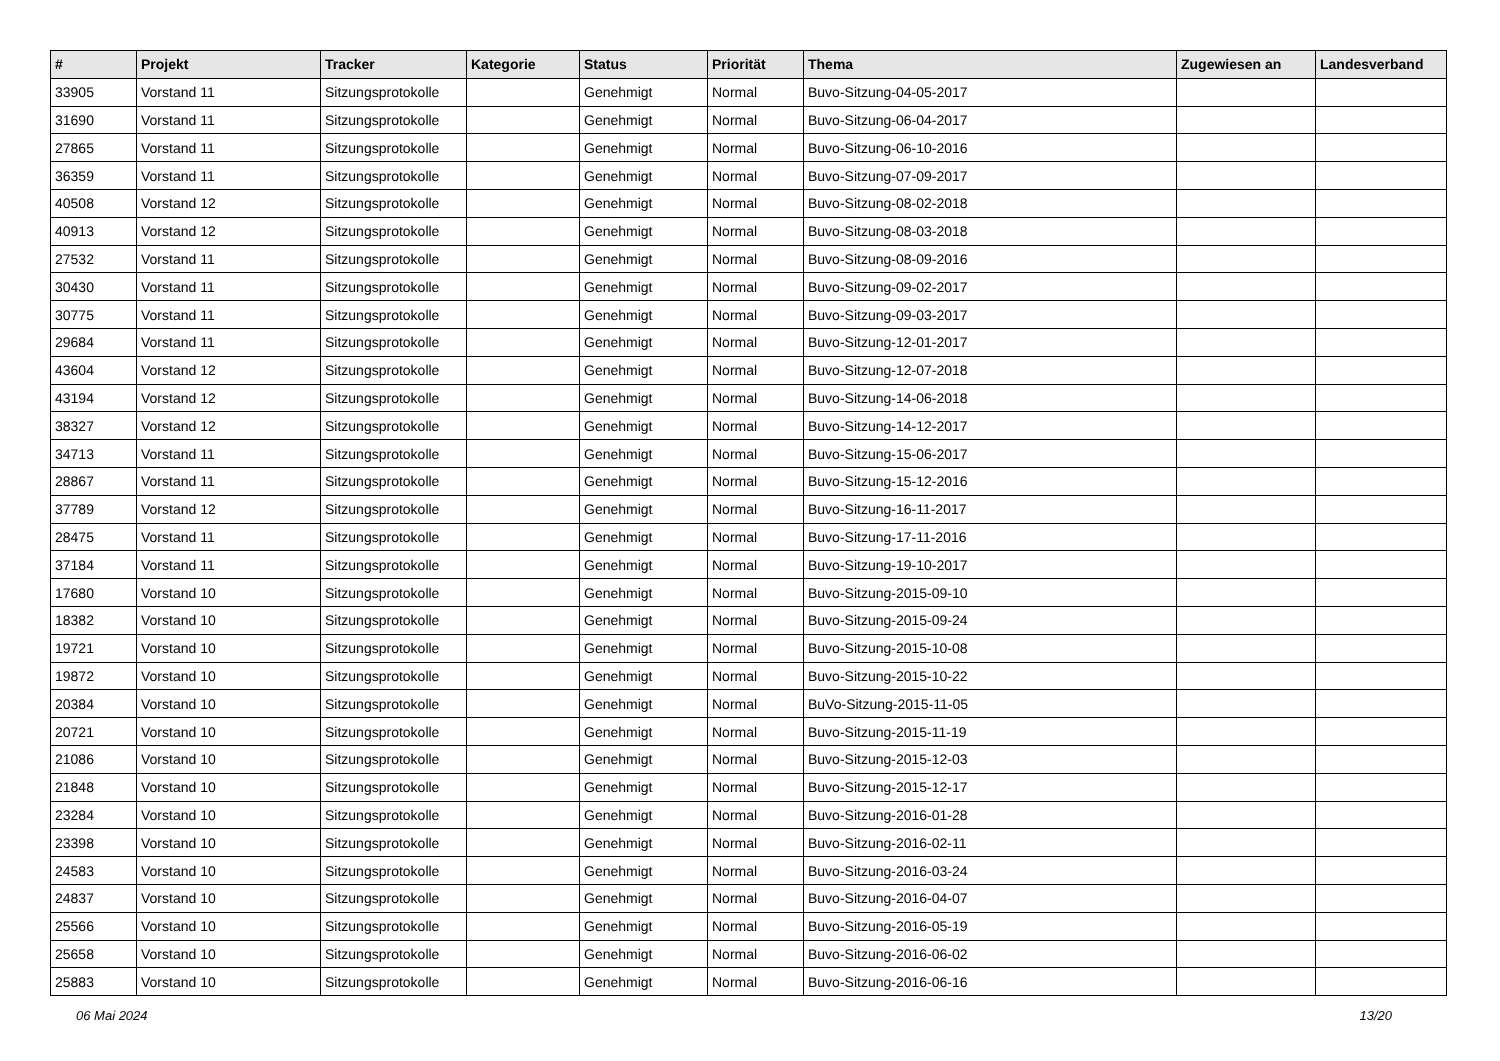| # | Projekt | Tracker | Kategorie | Status | Priorität | Thema | Zugewiesen an | Landesverband |
| --- | --- | --- | --- | --- | --- | --- | --- | --- |
| 33905 | Vorstand 11 | Sitzungsprotokolle | | Genehmigt | Normal | Buvo-Sitzung-04-05-2017 | | |
| 31690 | Vorstand 11 | Sitzungsprotokolle | | Genehmigt | Normal | Buvo-Sitzung-06-04-2017 | | |
| 27865 | Vorstand 11 | Sitzungsprotokolle | | Genehmigt | Normal | Buvo-Sitzung-06-10-2016 | | |
| 36359 | Vorstand 11 | Sitzungsprotokolle | | Genehmigt | Normal | Buvo-Sitzung-07-09-2017 | | |
| 40508 | Vorstand 12 | Sitzungsprotokolle | | Genehmigt | Normal | Buvo-Sitzung-08-02-2018 | | |
| 40913 | Vorstand 12 | Sitzungsprotokolle | | Genehmigt | Normal | Buvo-Sitzung-08-03-2018 | | |
| 27532 | Vorstand 11 | Sitzungsprotokolle | | Genehmigt | Normal | Buvo-Sitzung-08-09-2016 | | |
| 30430 | Vorstand 11 | Sitzungsprotokolle | | Genehmigt | Normal | Buvo-Sitzung-09-02-2017 | | |
| 30775 | Vorstand 11 | Sitzungsprotokolle | | Genehmigt | Normal | Buvo-Sitzung-09-03-2017 | | |
| 29684 | Vorstand 11 | Sitzungsprotokolle | | Genehmigt | Normal | Buvo-Sitzung-12-01-2017 | | |
| 43604 | Vorstand 12 | Sitzungsprotokolle | | Genehmigt | Normal | Buvo-Sitzung-12-07-2018 | | |
| 43194 | Vorstand 12 | Sitzungsprotokolle | | Genehmigt | Normal | Buvo-Sitzung-14-06-2018 | | |
| 38327 | Vorstand 12 | Sitzungsprotokolle | | Genehmigt | Normal | Buvo-Sitzung-14-12-2017 | | |
| 34713 | Vorstand 11 | Sitzungsprotokolle | | Genehmigt | Normal | Buvo-Sitzung-15-06-2017 | | |
| 28867 | Vorstand 11 | Sitzungsprotokolle | | Genehmigt | Normal | Buvo-Sitzung-15-12-2016 | | |
| 37789 | Vorstand 12 | Sitzungsprotokolle | | Genehmigt | Normal | Buvo-Sitzung-16-11-2017 | | |
| 28475 | Vorstand 11 | Sitzungsprotokolle | | Genehmigt | Normal | Buvo-Sitzung-17-11-2016 | | |
| 37184 | Vorstand 11 | Sitzungsprotokolle | | Genehmigt | Normal | Buvo-Sitzung-19-10-2017 | | |
| 17680 | Vorstand 10 | Sitzungsprotokolle | | Genehmigt | Normal | Buvo-Sitzung-2015-09-10 | | |
| 18382 | Vorstand 10 | Sitzungsprotokolle | | Genehmigt | Normal | Buvo-Sitzung-2015-09-24 | | |
| 19721 | Vorstand 10 | Sitzungsprotokolle | | Genehmigt | Normal | Buvo-Sitzung-2015-10-08 | | |
| 19872 | Vorstand 10 | Sitzungsprotokolle | | Genehmigt | Normal | Buvo-Sitzung-2015-10-22 | | |
| 20384 | Vorstand 10 | Sitzungsprotokolle | | Genehmigt | Normal | BuVo-Sitzung-2015-11-05 | | |
| 20721 | Vorstand 10 | Sitzungsprotokolle | | Genehmigt | Normal | Buvo-Sitzung-2015-11-19 | | |
| 21086 | Vorstand 10 | Sitzungsprotokolle | | Genehmigt | Normal | Buvo-Sitzung-2015-12-03 | | |
| 21848 | Vorstand 10 | Sitzungsprotokolle | | Genehmigt | Normal | Buvo-Sitzung-2015-12-17 | | |
| 23284 | Vorstand 10 | Sitzungsprotokolle | | Genehmigt | Normal | Buvo-Sitzung-2016-01-28 | | |
| 23398 | Vorstand 10 | Sitzungsprotokolle | | Genehmigt | Normal | Buvo-Sitzung-2016-02-11 | | |
| 24583 | Vorstand 10 | Sitzungsprotokolle | | Genehmigt | Normal | Buvo-Sitzung-2016-03-24 | | |
| 24837 | Vorstand 10 | Sitzungsprotokolle | | Genehmigt | Normal | Buvo-Sitzung-2016-04-07 | | |
| 25566 | Vorstand 10 | Sitzungsprotokolle | | Genehmigt | Normal | Buvo-Sitzung-2016-05-19 | | |
| 25658 | Vorstand 10 | Sitzungsprotokolle | | Genehmigt | Normal | Buvo-Sitzung-2016-06-02 | | |
| 25883 | Vorstand 10 | Sitzungsprotokolle | | Genehmigt | Normal | Buvo-Sitzung-2016-06-16 | | |
06 Mai 2024 13/20